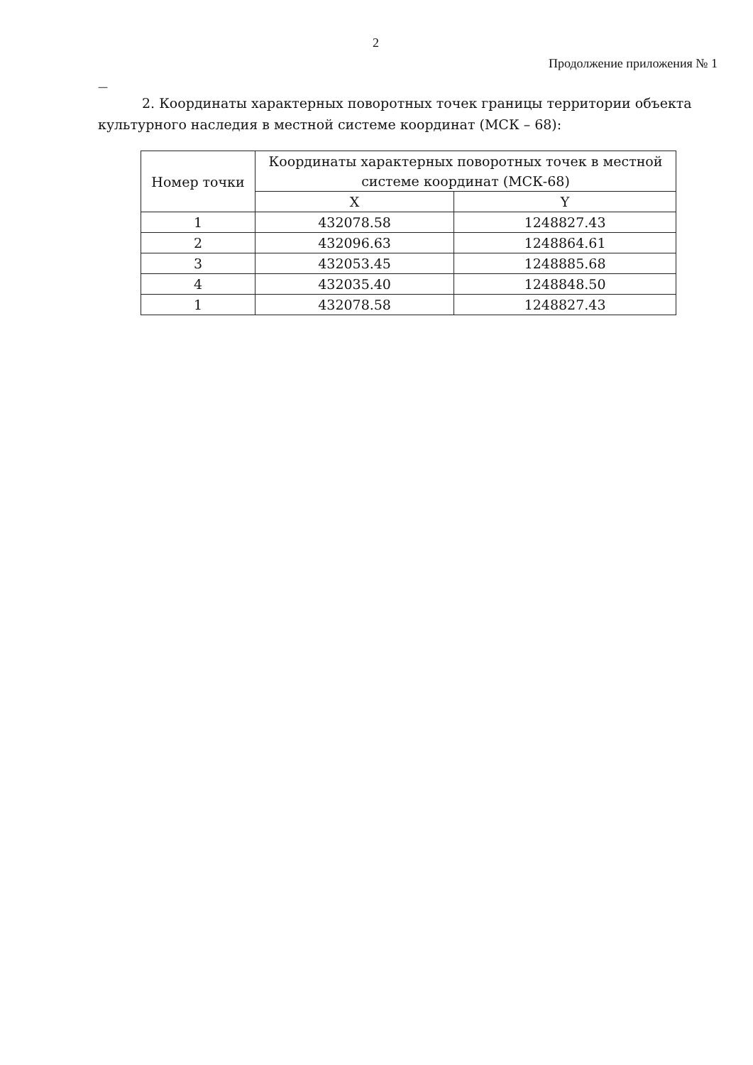2
Продолжение приложения № 1
—
2. Координаты характерных поворотных точек границы территории объекта культурного наследия в местной системе координат (МСК – 68):
| Номер точки | Координаты характерных поворотных точек в местной системе координат (МСК-68) | |
| --- | --- | --- |
| | X | Y |
| 1 | 432078.58 | 1248827.43 |
| 2 | 432096.63 | 1248864.61 |
| 3 | 432053.45 | 1248885.68 |
| 4 | 432035.40 | 1248848.50 |
| 1 | 432078.58 | 1248827.43 |